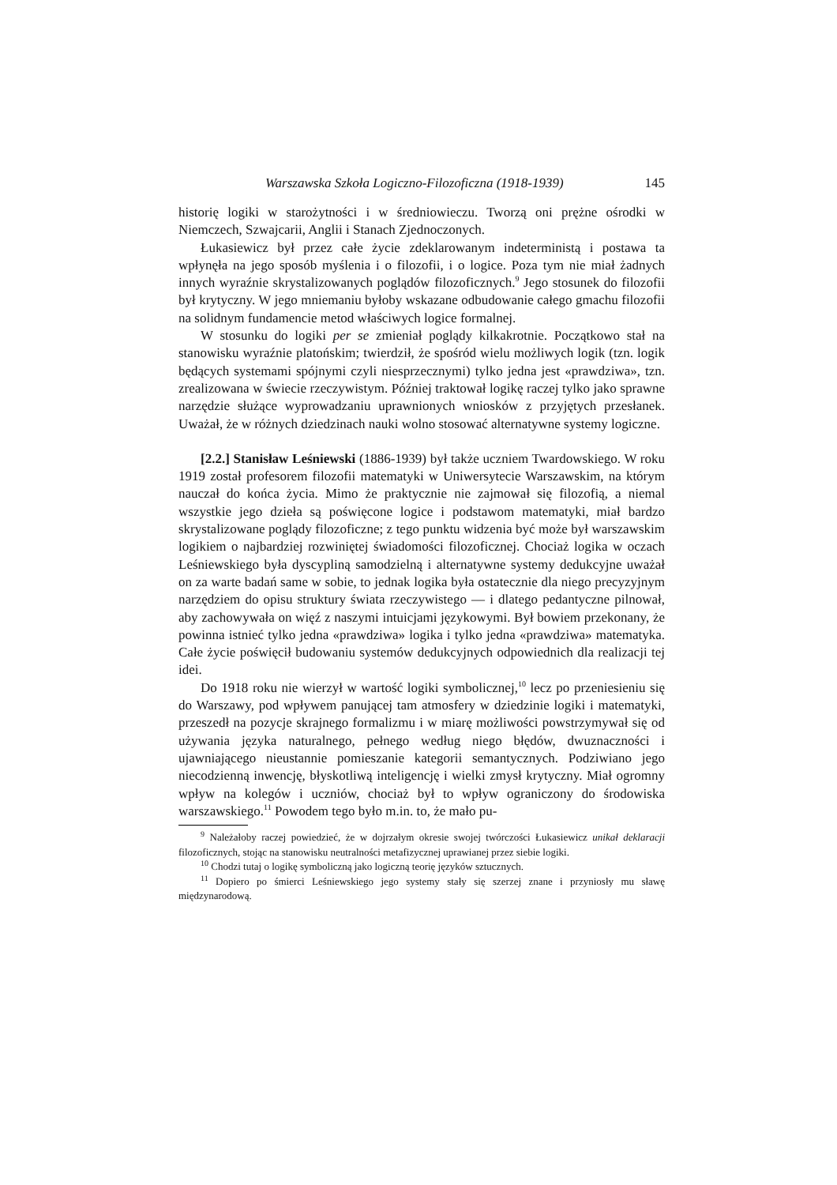Warszawska Szkoła Logiczno-Filozoficzna (1918-1939) 145
historię logiki w starożytności i w średniowieczu. Tworzą oni prężne ośrodki w Niemczech, Szwajcarii, Anglii i Stanach Zjednoczonych.
Łukasiewicz był przez całe życie zdeklarowanym indeterministą i postawa ta wpłynęła na jego sposób myślenia i o filozofii, i o logice. Poza tym nie miał żadnych innych wyraźnie skrystalizowanych poglądów filozoficznych.<sup>9</sup> Jego stosunek do filozofii był krytyczny. W jego mniemaniu byłoby wskazane odbudowanie całego gmachu filozofii na solidnym fundamencie metod właściwych logice formalnej.
W stosunku do logiki per se zmieniał poglądy kilkakrotnie. Początkowo stał na stanowisku wyraźnie platońskim; twierdził, że spośród wielu możliwych logik (tzn. logik będących systemami spójnymi czyli niesprzecznymi) tylko jedna jest «prawdziwa», tzn. zrealizowana w świecie rzeczywistym. Później traktował logikę raczej tylko jako sprawne narzędzie służące wyprowadzaniu uprawnionych wniosków z przyjętych przesłanek. Uważał, że w różnych dziedzinach nauki wolno stosować alternatywne systemy logiczne.
[2.2.] Stanisław Leśniewski (1886-1939) był także uczniem Twardowskiego. W roku 1919 został profesorem filozofii matematyki w Uniwersytecie Warszawskim, na którym nauczał do końca życia. Mimo że praktycznie nie zajmował się filozofią, a niemal wszystkie jego dzieła są poświęcone logice i podstawom matematyki, miał bardzo skrystalizowane poglądy filozoficzne; z tego punktu widzenia być może był warszawskim logikiem o najbardziej rozwiniętej świadomości filozoficznej. Chociaż logika w oczach Leśniewskiego była dyscypliną samodzielną i alternatywne systemy dedukcyjne uważał on za warte badań same w sobie, to jednak logika była ostatecznie dla niego precyzyjnym narzędziem do opisu struktury świata rzeczywistego — i dlatego pedantyczne pilnował, aby zachowywała on więź z naszymi intuicjami językowymi. Był bowiem przekonany, że powinna istnieć tylko jedna «prawdziwa» logika i tylko jedna «prawdziwa» matematyka. Całe życie poświęcił budowaniu systemów dedukcyjnych odpowiednich dla realizacji tej idei.
Do 1918 roku nie wierzył w wartość logiki symbolicznej,<sup>10</sup> lecz po przeniesieniu się do Warszawy, pod wpływem panującej tam atmosfery w dziedzinie logiki i matematyki, przeszedł na pozycje skrajnego formalizmu i w miarę możliwości powstrzymywał się od używania języka naturalnego, pełnego według niego błędów, dwuznaczności i ujawniającego nieustannie pomieszanie kategorii semantycznych. Podziwiano jego niecodzienną inwencję, błyskotliwą inteligencję i wielki zmysł krytyczny. Miał ogromny wpływ na kolegów i uczniów, chociaż był to wpływ ograniczony do środowiska warszawskiego.<sup>11</sup> Powodem tego było m.in. to, że mało pu-
<sup>9</sup> Należałoby raczej powiedzieć, że w dojrzałym okresie swojej twórczości Łukasiewicz unikał deklaracji filozoficznych, stojąc na stanowisku neutralności metafizycznej uprawianej przez siebie logiki.
<sup>10</sup> Chodzi tutaj o logikę symboliczną jako logiczną teorię języków sztucznych.
<sup>11</sup> Dopiero po śmierci Leśniewskiego jego systemy stały się szerzej znane i przyniosły mu sławę międzynarodową.